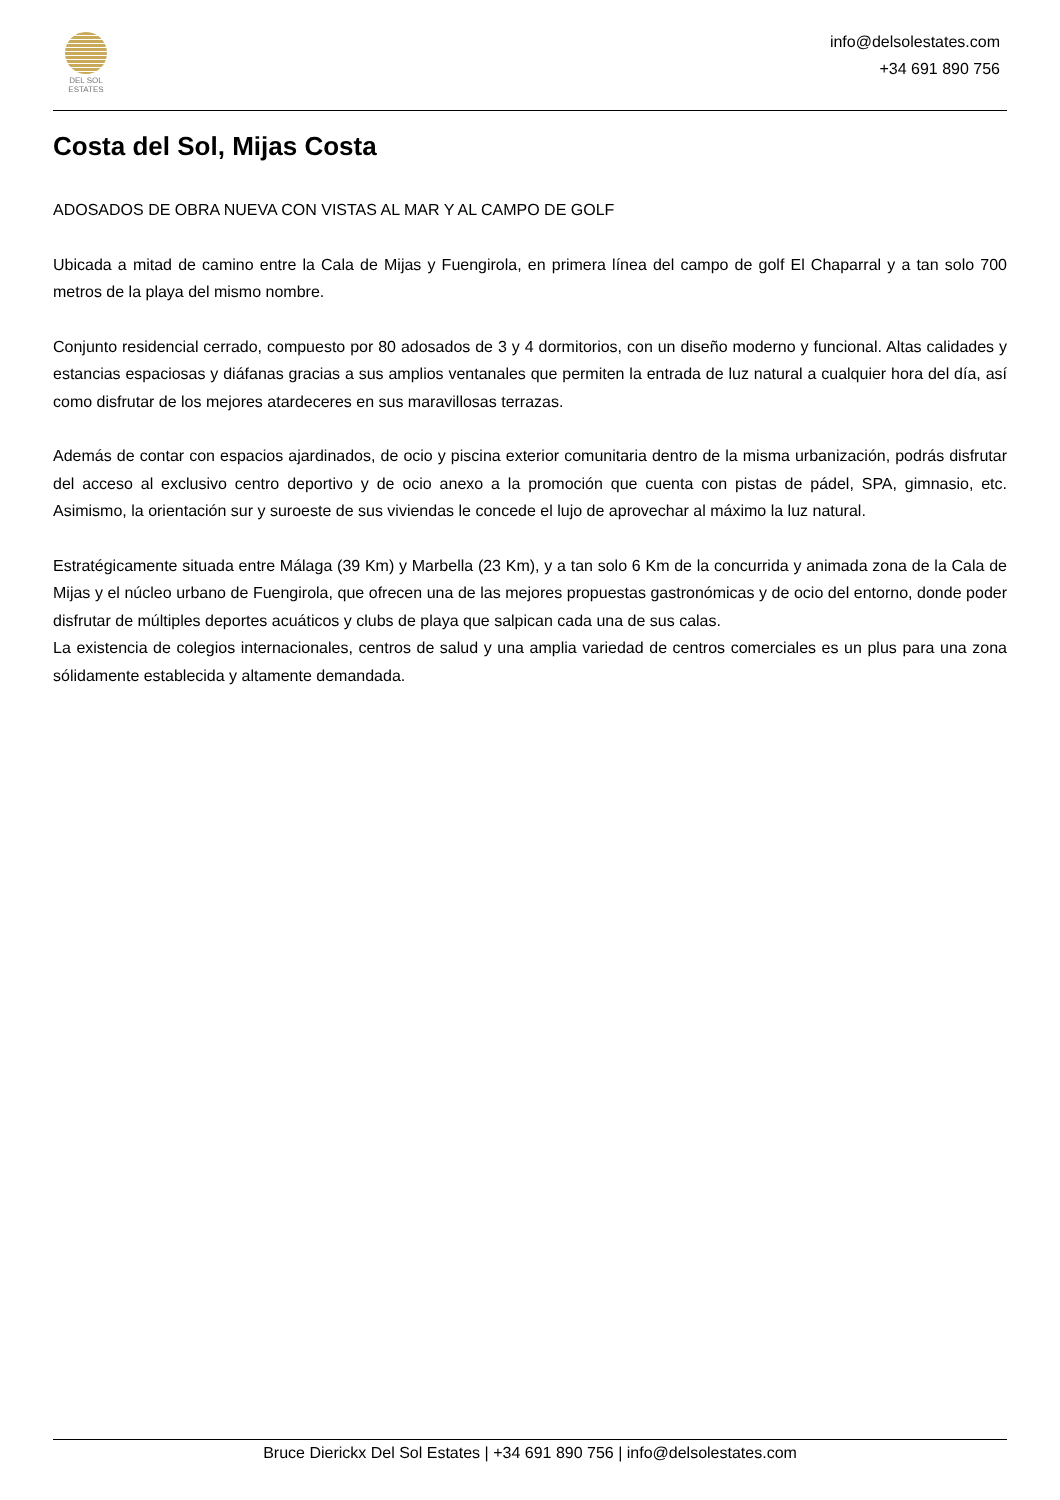DEL SOL
ESTATES
info@delsolestates.com
+34 691 890 756
Costa del Sol, Mijas Costa
ADOSADOS DE OBRA NUEVA CON VISTAS AL MAR Y AL CAMPO DE GOLF
Ubicada a mitad de camino entre la Cala de Mijas y Fuengirola, en primera línea del campo de golf El Chaparral y a tan solo 700 metros de la playa del mismo nombre.
Conjunto residencial cerrado, compuesto por 80 adosados de 3 y 4 dormitorios, con un diseño moderno y funcional. Altas calidades y estancias espaciosas y diáfanas gracias a sus amplios ventanales que permiten la entrada de luz natural a cualquier hora del día, así como disfrutar de los mejores atardeceres en sus maravillosas terrazas.
Además de contar con espacios ajardinados, de ocio y piscina exterior comunitaria dentro de la misma urbanización, podrás disfrutar del acceso al exclusivo centro deportivo y de ocio anexo a la promoción que cuenta con pistas de pádel, SPA, gimnasio, etc. Asimismo, la orientación sur y suroeste de sus viviendas le concede el lujo de aprovechar al máximo la luz natural.
Estratégicamente situada entre Málaga (39 Km) y Marbella (23 Km), y a tan solo 6 Km de la concurrida y animada zona de la Cala de Mijas y el núcleo urbano de Fuengirola, que ofrecen una de las mejores propuestas gastronómicas y de ocio del entorno, donde poder disfrutar de múltiples deportes acuáticos y clubs de playa que salpican cada una de sus calas.
La existencia de colegios internacionales, centros de salud y una amplia variedad de centros comerciales es un plus para una zona sólidamente establecida y altamente demandada.
Bruce Dierickx Del Sol Estates | +34 691 890 756 | info@delsolestates.com